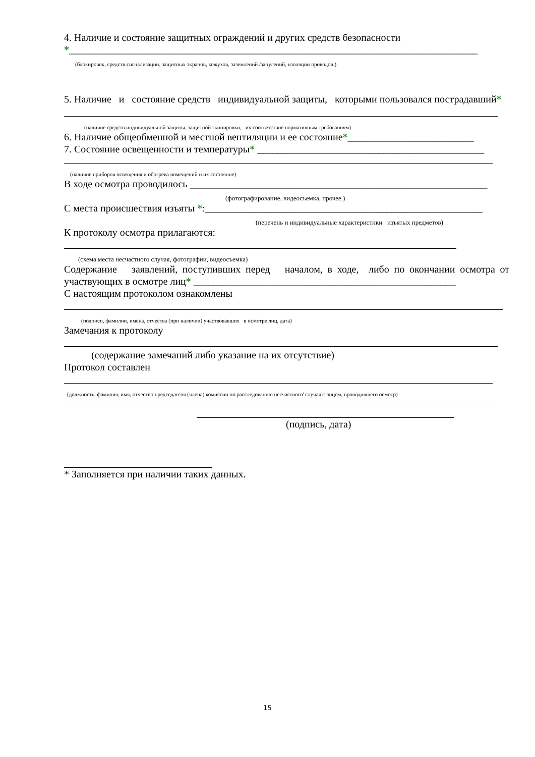4. Наличие и состояние защитных ограждений и других средств безопасности
*_________________________________________________________________________________
(блокировок, средств сигнализации, защитных экранов, кожухов, заземлений /занулений, изоляции проводов.)
5. Наличие и состояние средств индивидуальной защиты, которыми пользовался пострадавший*
(наличие средств индивидуальной защиты, защитной экипировки, их соответствие нормативным требованиям)
6. Наличие общеобменной и местной вентиляции и ее состояние*_________________________
7. Состояние освещенности и температуры* _____________________________________________
(наличие приборов освещения и обогрева помещений и их состояние)
В ходе осмотра проводилось ___________________________________________________________
(фотографирование, видеосъемка, прочее.)
С места происшествия изъяты *:_______________________________________________________
(перечень и индивидуальные характеристики изъятых предметов)
К протоколу осмотра прилагаются:
(схема места несчастного случая, фотографии, видеосъемка)
Содержание заявлений, поступивших перед началом, в ходе, либо по окончании осмотра от участвующих в осмотре лиц* ____________________________________________________
С настоящим протоколом ознакомлены
(подписи, фамилии, имена, отчества (при наличии) участвовавших в осмотре лиц, дата)
Замечания к протоколу
(содержание замечаний либо указание на их отсутствие)
Протокол составлен
(должность, фамилия, имя, отчество председателя (члена) комиссии по расследованию несчастного' случая с лицом, проводившего осмотр)
(подпись, дата)
* Заполняется при наличии таких данных.
15